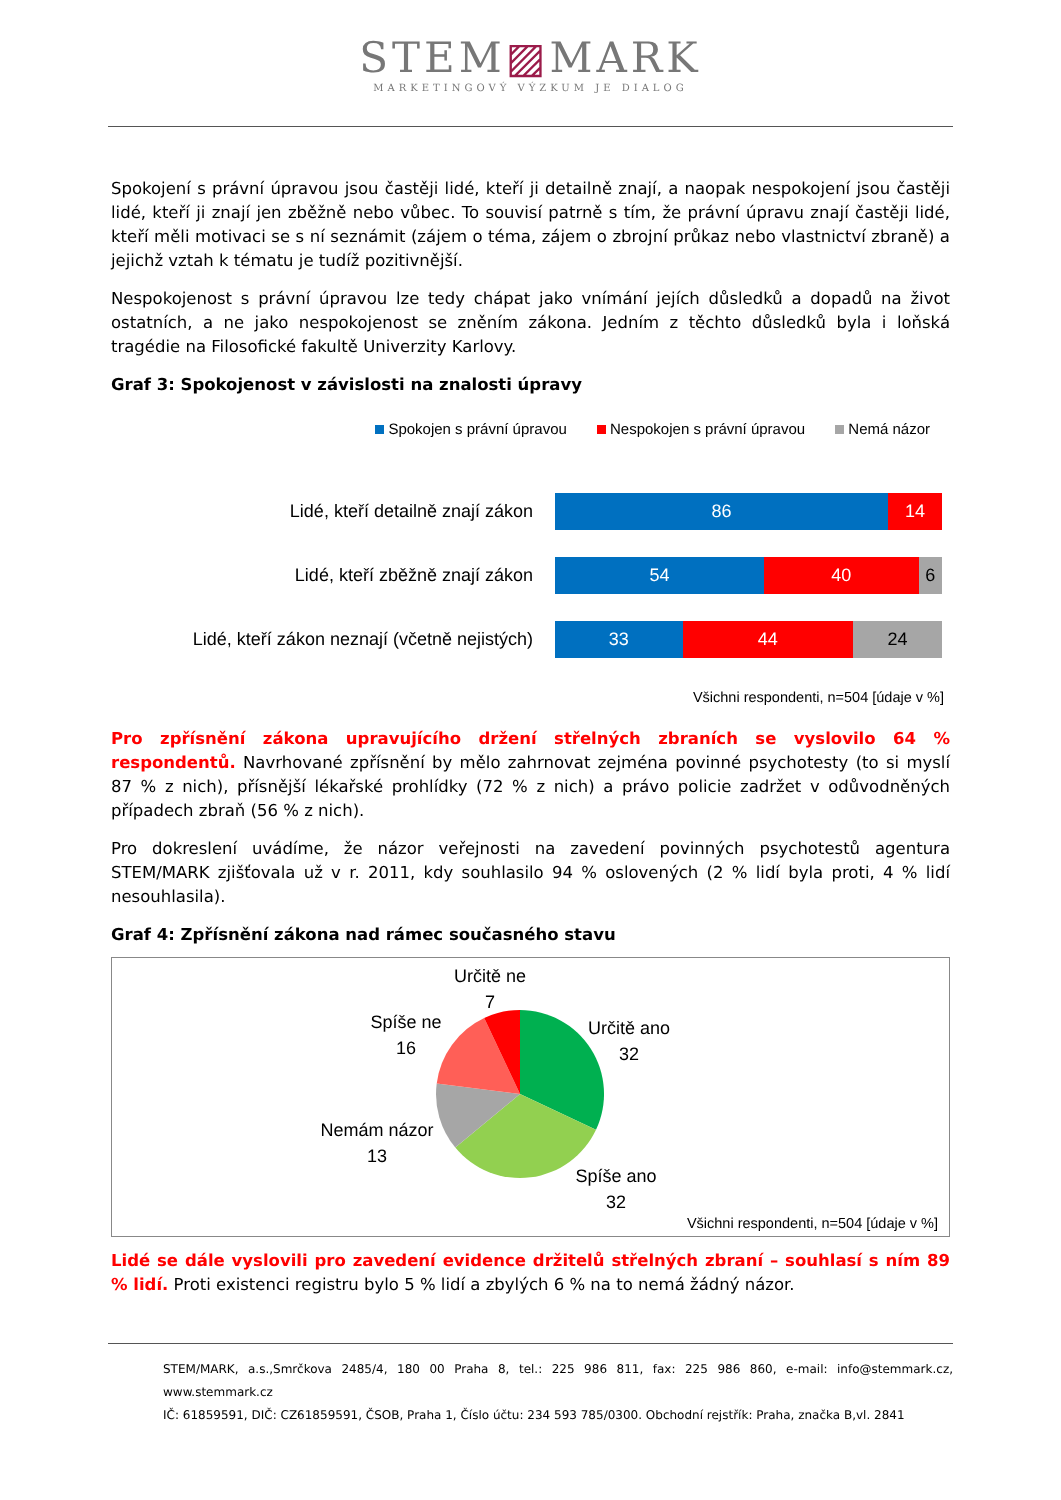STEM▨MARK
MARKETINGOVÝ VÝZKUM JE DIALOG
Spokojení s právní úpravou jsou častěji lidé, kteří ji detailně znají, a naopak nespokojení jsou častěji lidé, kteří ji znají jen zběžně nebo vůbec. To souvisí patrně s tím, že právní úpravu znají častěji lidé, kteří měli motivaci se s ní seznámit (zájem o téma, zájem o zbrojní průkaz nebo vlastnictví zbraně) a jejichž vztah k tématu je tudíž pozitivnější.
Nespokojenost s právní úpravou lze tedy chápat jako vnímání jejích důsledků a dopadů na život ostatních, a ne jako nespokojenost se zněním zákona. Jedním z těchto důsledků byla i loňská tragédie na Filosofické fakultě Univerzity Karlovy.
Graf 3: Spokojenost v závislosti na znalosti úpravy
Spokojen s právní úpravou Nespokojen s právní úpravou Nemá názor
Lidé, kteří detailně znají zákon
86 14
Lidé, kteří zběžně znají zákon
54 40 6
Lidé, kteří zákon neznají (včetně nejistých)
33 44 24
Všichni respondenti, n=504 [údaje v %]
Pro zpřísnění zákona upravujícího držení střelných zbraních se vyslovilo 64 % respondentů. Navrhované zpřísnění by mělo zahrnovat zejména povinné psychotesty (to si myslí 87 % z nich), přísnější lékařské prohlídky (72 % z nich) a právo policie zadržet v odůvodněných případech zbraň (56 % z nich).
Pro dokreslení uvádíme, že názor veřejnosti na zavedení povinných psychotestů agentura STEM/MARK zjišťovala už v r. 2011, kdy souhlasilo 94 % oslovených (2 % lidí byla proti, 4 % lidí nesouhlasila).
Graf 4: Zpřísnění zákona nad rámec současného stavu
Určitě ne
7
Určitě ano
32
Spíše ne
16
Nemám názor
13
Spíše ano
32
Všichni respondenti, n=504 [údaje v %]
Lidé se dále vyslovili pro zavedení evidence držitelů střelných zbraní – souhlasí s ním 89 % lidí. Proti existenci registru bylo 5 % lidí a zbylých 6 % na to nemá žádný názor.
STEM/MARK, a.s.,Smrčkova 2485/4, 180 00 Praha 8, tel.: 225 986 811, fax: 225 986 860, e-mail: info@stemmark.cz, www.stemmark.cz
IČ: 61859591, DIČ: CZ61859591, ČSOB, Praha 1, Číslo účtu: 234 593 785/0300. Obchodní rejstřík: Praha, značka B,vl. 2841